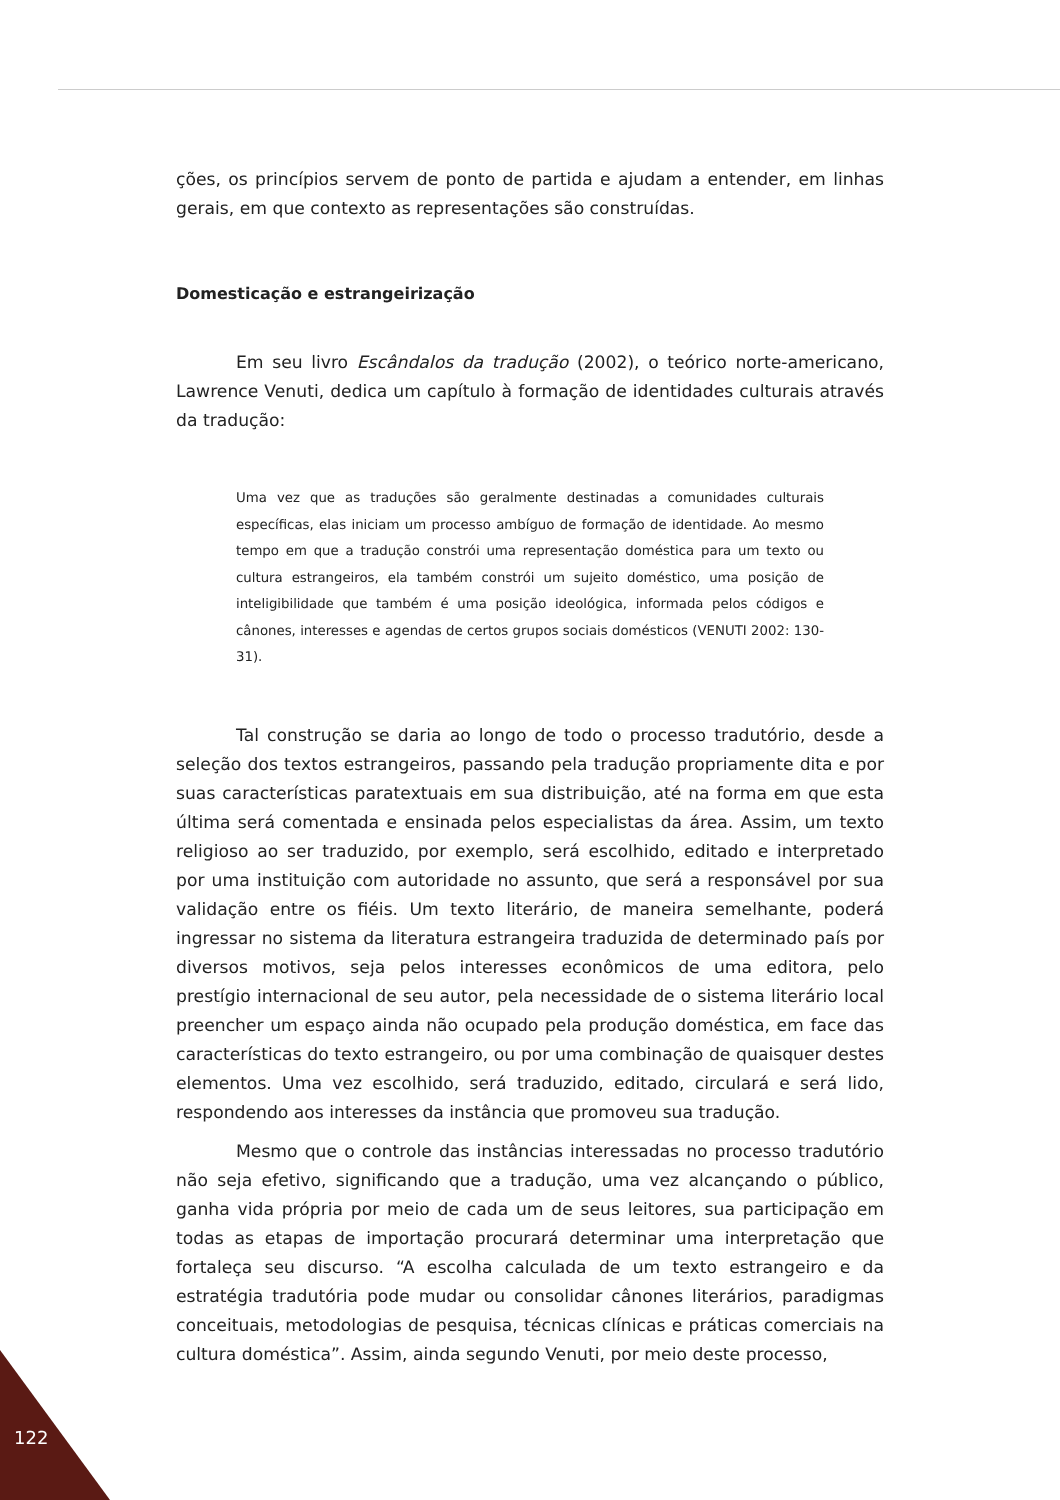ções, os princípios servem de ponto de partida e ajudam a entender, em linhas gerais, em que contexto as representações são construídas.
Domesticação e estrangeirização
Em seu livro Escândalos da tradução (2002), o teórico norte-americano, Lawrence Venuti, dedica um capítulo à formação de identidades culturais através da tradução:
Uma vez que as traduções são geralmente destinadas a comunidades culturais específicas, elas iniciam um processo ambíguo de formação de identidade. Ao mesmo tempo em que a tradução constrói uma representação doméstica para um texto ou cultura estrangeiros, ela também constrói um sujeito doméstico, uma posição de inteligibilidade que também é uma posição ideológica, informada pelos códigos e cânones, interesses e agendas de certos grupos sociais domésticos (VENUTI 2002: 130-31).
Tal construção se daria ao longo de todo o processo tradutório, desde a seleção dos textos estrangeiros, passando pela tradução propriamente dita e por suas características paratextuais em sua distribuição, até na forma em que esta última será comentada e ensinada pelos especialistas da área. Assim, um texto religioso ao ser traduzido, por exemplo, será escolhido, editado e interpretado por uma instituição com autoridade no assunto, que será a responsável por sua validação entre os fiéis. Um texto literário, de maneira semelhante, poderá ingressar no sistema da literatura estrangeira traduzida de determinado país por diversos motivos, seja pelos interesses econômicos de uma editora, pelo prestígio internacional de seu autor, pela necessidade de o sistema literário local preencher um espaço ainda não ocupado pela produção doméstica, em face das características do texto estrangeiro, ou por uma combinação de quaisquer destes elementos. Uma vez escolhido, será traduzido, editado, circulará e será lido, respondendo aos interesses da instância que promoveu sua tradução.
Mesmo que o controle das instâncias interessadas no processo tradutório não seja efetivo, significando que a tradução, uma vez alcançando o público, ganha vida própria por meio de cada um de seus leitores, sua participação em todas as etapas de importação procurará determinar uma interpretação que fortaleça seu discurso. “A escolha calculada de um texto estrangeiro e da estratégia tradutória pode mudar ou consolidar cânones literários, paradigmas conceituais, metodologias de pesquisa, técnicas clínicas e práticas comerciais na cultura doméstica”. Assim, ainda segundo Venuti, por meio deste processo,
122